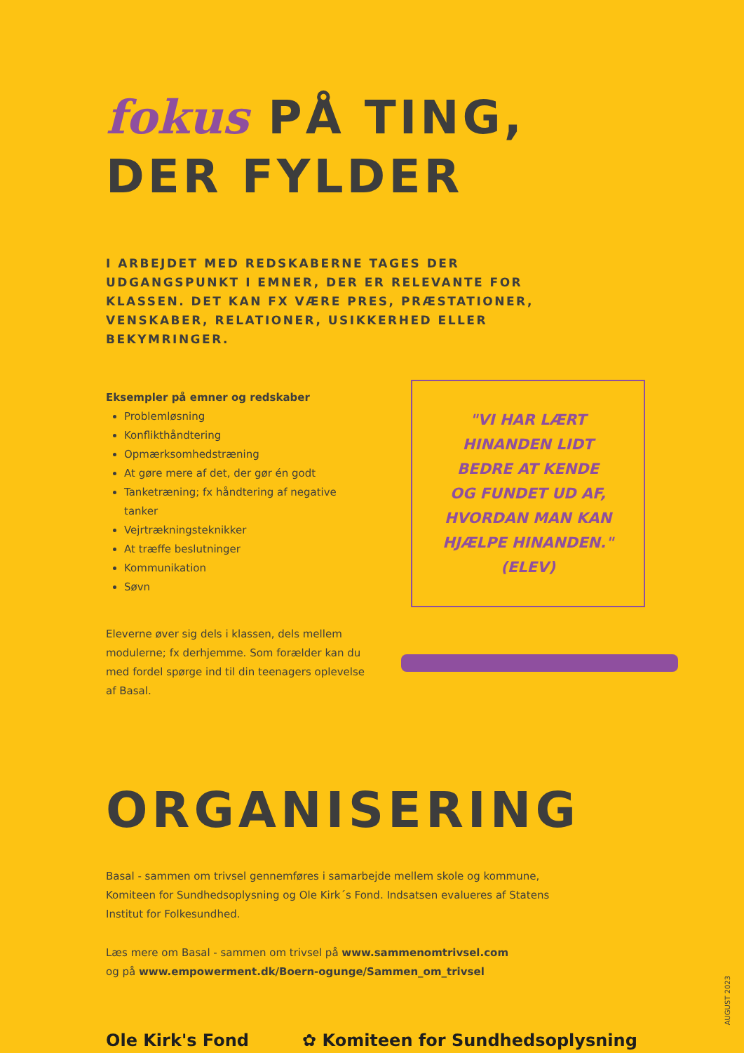fokus PÅ TING,
DER FYLDER
I ARBEJDET MED REDSKABERNE TAGES DER UDGANGSPUNKT I EMNER, DER ER RELEVANTE FOR KLASSEN. DET KAN FX VÆRE PRES, PRÆSTATIONER, VENSKABER, RELATIONER, USIKKERHED ELLER BEKYMRINGER.
Eksempler på emner og redskaber
Problemløsning
Konflikthåndtering
Opmærksomhedstræning
At gøre mere af det, der gør én godt
Tanketræning; fx håndtering af negative tanker
Vejrtrækningsteknikker
At træffe beslutninger
Kommunikation
Søvn
Eleverne øver sig dels i klassen, dels mellem modulerne; fx derhjemme. Som forælder kan du med fordel spørge ind til din teenagers oplevelse af Basal.
"VI HAR LÆRT
HINANDEN LIDT
BEDRE AT KENDE
OG FUNDET UD AF,
HVORDAN MAN KAN
HJÆLPE HINANDEN."
(ELEV)
ORGANISERING
Basal - sammen om trivsel gennemføres i samarbejde mellem skole og kommune,
Komiteen for Sundhedsoplysning og Ole Kirk´s Fond. Indsatsen evalueres af Statens
Institut for Folkesundhed.
Læs mere om Basal - sammen om trivsel på www.sammenomtrivsel.com
og på www.empowerment.dk/Boern-ogunge/Sammen_om_trivsel
Ole Kirk's Fond ✿ Komiteen for Sundhedsoplysning
AUGUST 2023